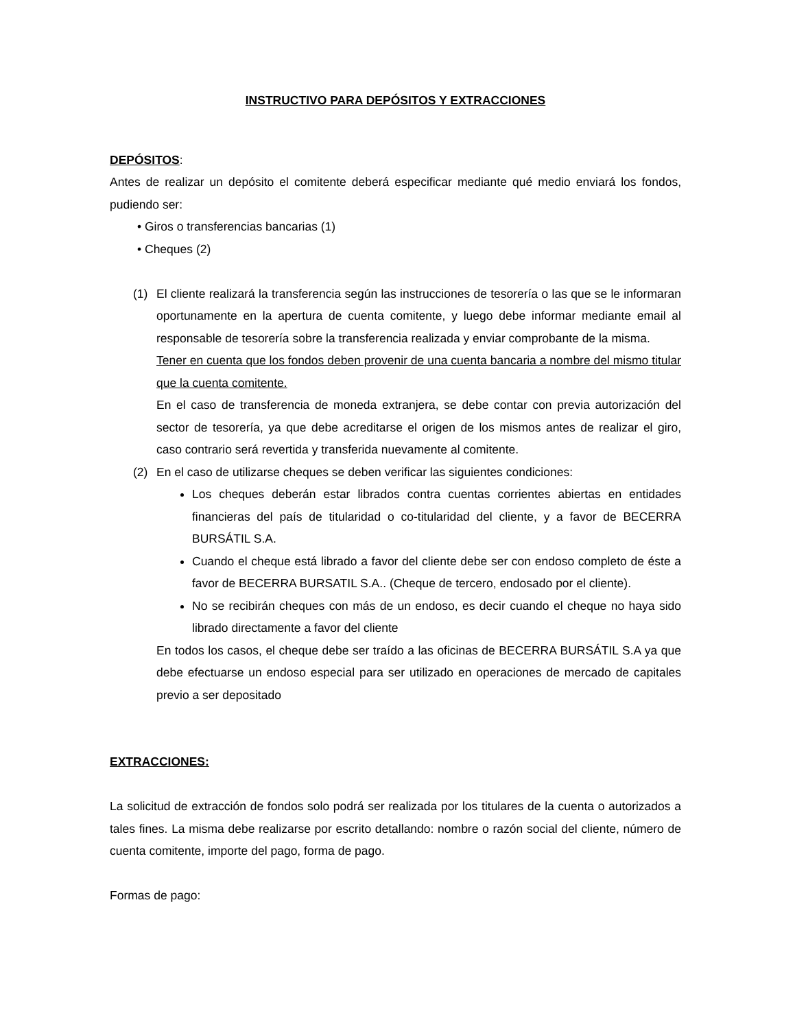INSTRUCTIVO PARA DEPÓSITOS Y EXTRACCIONES
DEPÓSITOS:
Antes de realizar un depósito el comitente deberá especificar mediante qué medio enviará los fondos, pudiendo ser:
• Giros o transferencias bancarias (1)
• Cheques (2)
(1) El cliente realizará la transferencia según las instrucciones de tesorería o las que se le informaran oportunamente en la apertura de cuenta comitente, y luego debe informar mediante email al responsable de tesorería sobre la transferencia realizada y enviar comprobante de la misma.
Tener en cuenta que los fondos deben provenir de una cuenta bancaria a nombre del mismo titular que la cuenta comitente.
En el caso de transferencia de moneda extranjera, se debe contar con previa autorización del sector de tesorería, ya que debe acreditarse el origen de los mismos antes de realizar el giro, caso contrario será revertida y transferida nuevamente al comitente.
(2) En el caso de utilizarse cheques se deben verificar las siguientes condiciones:
Los cheques deberán estar librados contra cuentas corrientes abiertas en entidades financieras del país de titularidad o co-titularidad del cliente, y a favor de BECERRA BURSÁTIL S.A.
Cuando el cheque está librado a favor del cliente debe ser con endoso completo de éste a favor de BECERRA BURSATIL S.A.. (Cheque de tercero, endosado por el cliente).
No se recibirán cheques con más de un endoso, es decir cuando el cheque no haya sido librado directamente a favor del cliente
En todos los casos, el cheque debe ser traído a las oficinas de BECERRA BURSÁTIL S.A ya que debe efectuarse un endoso especial para ser utilizado en operaciones de mercado de capitales previo a ser depositado
EXTRACCIONES:
La solicitud de extracción de fondos solo podrá ser realizada por los titulares de la cuenta o autorizados a tales fines. La misma debe realizarse por escrito detallando: nombre o razón social del cliente, número de cuenta comitente, importe del pago, forma de pago.
Formas de pago: